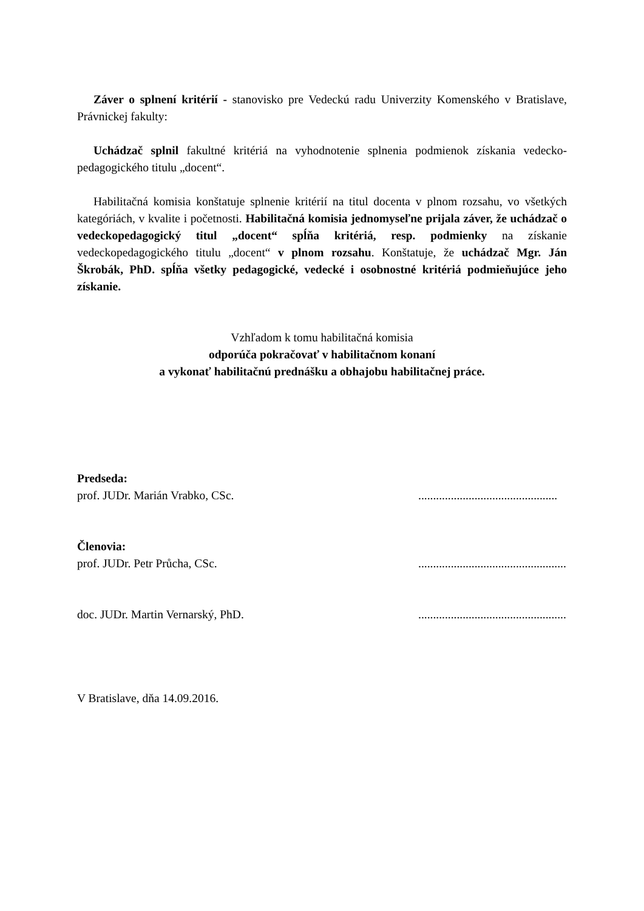Záver o splnení kritérií - stanovisko pre Vedeckú radu Univerzity Komenského v Bratislave, Právnickej fakulty:
Uchádzač splnil fakultné kritériá na vyhodnotenie splnenia podmienok získania vedecko-pedagogického titulu „docent“.
Habilitačná komisia konštatuje splnenie kritérií na titul docenta v plnom rozsahu, vo všetkých kategóriách, v kvalite i početnosti. Habilitačná komisia jednomyseľne prijala záver, že uchádzač o vedeckopedagogický titul „docent“ spĺňa kritériá, resp. podmienky na získanie vedeckopedagogického titulu „docent“ v plnom rozsahu. Konštatuje, že uchádzač Mgr. Ján Škrobák, PhD. spĺňa všetky pedagogické, vedecké i osobnostné kritériá podmieňujúce jeho získanie.
Vzhľadom k tomu habilitačná komisia
odporúča pokračovať v habilitačnom konaní
a vykonať habilitačnú prednášku a obhajobu habilitačnej práce.
Predseda:
prof. JUDr. Marián Vrabko, CSc................................................
Členovia:
prof. JUDr. Petr Průcha, CSc...................................................
doc. JUDr. Martin Vernarský, PhD...................................................
V Bratislave, dňa 14.09.2016.